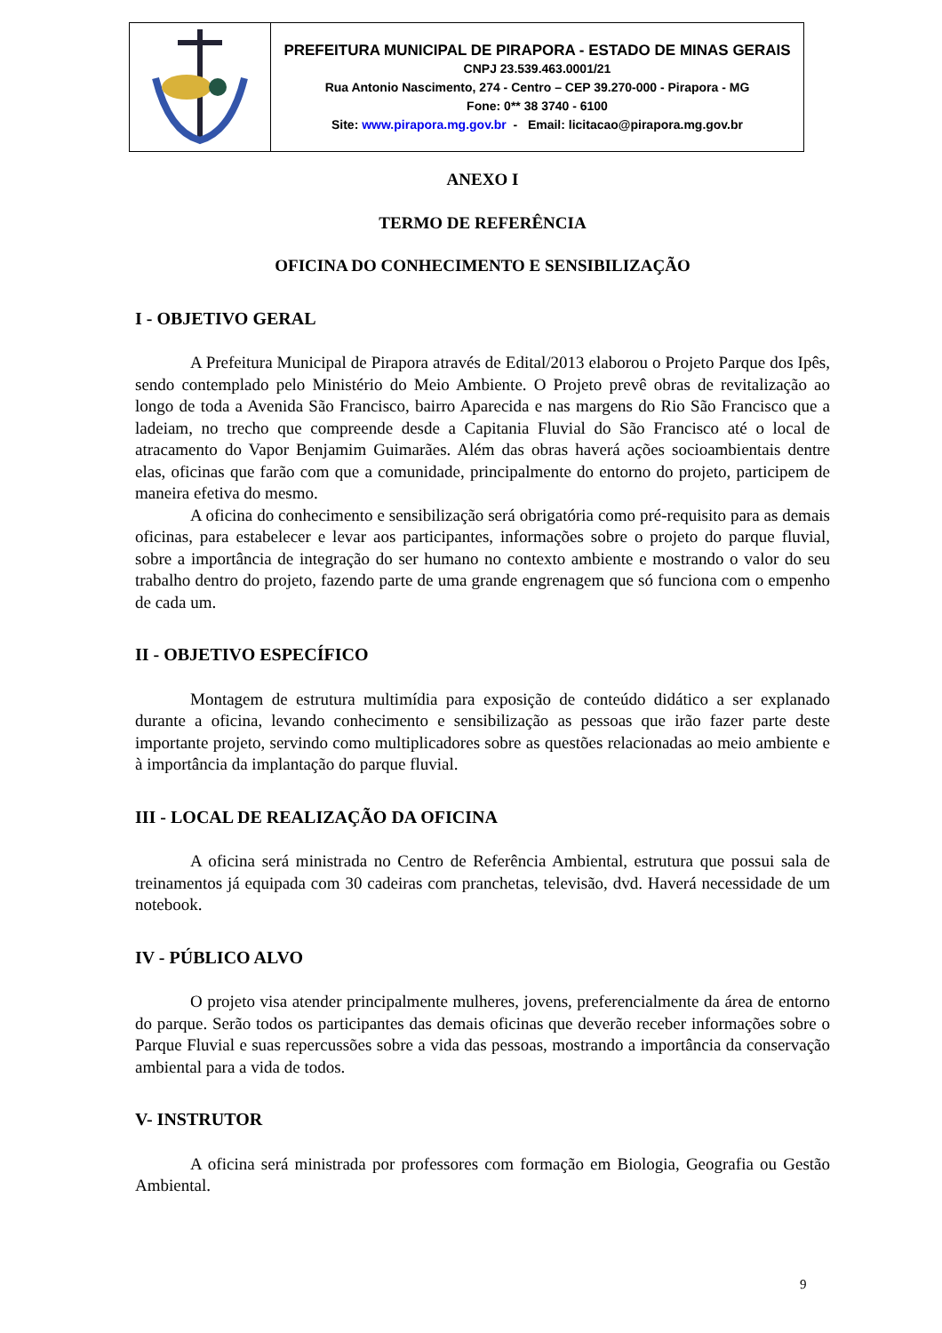| | PREFEITURA MUNICIPAL DE PIRAPORA - ESTADO DE MINAS GERAIS CNPJ 23.539.463.0001/21 Rua Antonio Nascimento, 274 - Centro – CEP 39.270-000 - Pirapora - MG Fone: 0** 38 3740 - 6100 Site: www.pirapora.mg.gov.br - Email: licitacao@pirapora.mg.gov.br |
ANEXO I
TERMO DE REFERÊNCIA
OFICINA DO CONHECIMENTO E SENSIBILIZAÇÃO
I - OBJETIVO GERAL
A Prefeitura Municipal de Pirapora através de Edital/2013 elaborou o Projeto Parque dos Ipês, sendo contemplado pelo Ministério do Meio Ambiente. O Projeto prevê obras de revitalização ao longo de toda a Avenida São Francisco, bairro Aparecida e nas margens do Rio São Francisco que a ladeiam, no trecho que compreende desde a Capitania Fluvial do São Francisco até o local de atracamento do Vapor Benjamim Guimarães. Além das obras haverá ações socioambientais dentre elas, oficinas que farão com que a comunidade, principalmente do entorno do projeto, participem de maneira efetiva do mesmo.
A oficina do conhecimento e sensibilização será obrigatória como pré-requisito para as demais oficinas, para estabelecer e levar aos participantes, informações sobre o projeto do parque fluvial, sobre a importância de integração do ser humano no contexto ambiente e mostrando o valor do seu trabalho dentro do projeto, fazendo parte de uma grande engrenagem que só funciona com o empenho de cada um.
II - OBJETIVO ESPECÍFICO
Montagem de estrutura multimídia para exposição de conteúdo didático a ser explanado durante a oficina, levando conhecimento e sensibilização as pessoas que irão fazer parte deste importante projeto, servindo como multiplicadores sobre as questões relacionadas ao meio ambiente e à importância da implantação do parque fluvial.
III - LOCAL DE REALIZAÇÃO DA OFICINA
A oficina será ministrada no Centro de Referência Ambiental, estrutura que possui sala de treinamentos já equipada com 30 cadeiras com pranchetas, televisão, dvd. Haverá necessidade de um notebook.
IV - PÚBLICO ALVO
O projeto visa atender principalmente mulheres, jovens, preferencialmente da área de entorno do parque. Serão todos os participantes das demais oficinas que deverão receber informações sobre o Parque Fluvial e suas repercussões sobre a vida das pessoas, mostrando a importância da conservação ambiental para a vida de todos.
V- INSTRUTOR
A oficina será ministrada por professores com formação em Biologia, Geografia ou Gestão Ambiental.
9